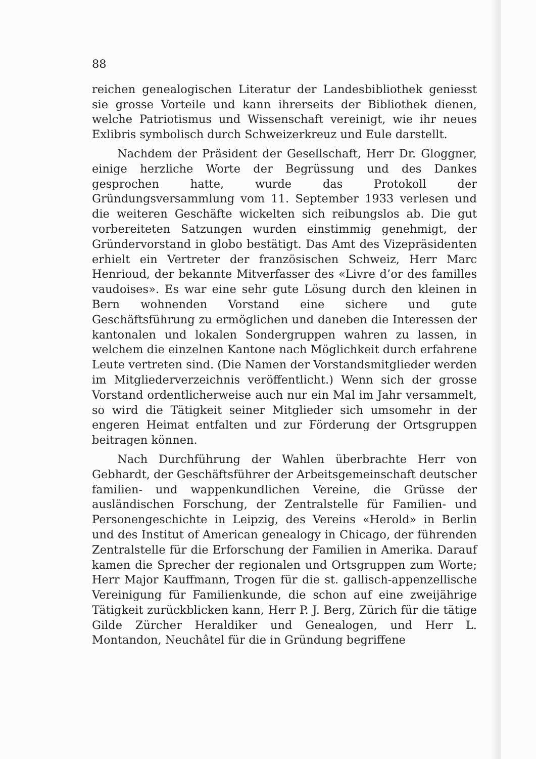88
reichen genealogischen Literatur der Landesbibliothek geniesst sie grosse Vorteile und kann ihrerseits der Bibliothek dienen, welche Patriotismus und Wissenschaft vereinigt, wie ihr neues Exlibris symbolisch durch Schweizerkreuz und Eule darstellt.
Nachdem der Präsident der Gesellschaft, Herr Dr. Gloggner, einige herzliche Worte der Begrüssung und des Dankes gesprochen hatte, wurde das Protokoll der Gründungsversammlung vom 11. September 1933 verlesen und die weiteren Geschäfte wickelten sich reibungslos ab. Die gut vorbereiteten Satzungen wurden einstimmig genehmigt, der Gründervorstand in globo bestätigt. Das Amt des Vizepräsidenten erhielt ein Vertreter der französischen Schweiz, Herr Marc Henrioud, der bekannte Mitverfasser des «Livre d’or des familles vaudoises». Es war eine sehr gute Lösung durch den kleinen in Bern wohnenden Vorstand eine sichere und gute Geschäftsführung zu ermöglichen und daneben die Interessen der kantonalen und lokalen Sondergruppen wahren zu lassen, in welchem die einzelnen Kantone nach Möglichkeit durch erfahrene Leute vertreten sind. (Die Namen der Vorstandsmitglieder werden im Mitgliederverzeichnis veröffentlicht.) Wenn sich der grosse Vorstand ordentlicherweise auch nur ein Mal im Jahr versammelt, so wird die Tätigkeit seiner Mitglieder sich umsomehr in der engeren Heimat entfalten und zur Förderung der Ortsgruppen beitragen können.
Nach Durchführung der Wahlen überbrachte Herr von Gebhardt, der Geschäftsführer der Arbeitsgemeinschaft deutscher familien- und wappenkundlichen Vereine, die Grüsse der ausländischen Forschung, der Zentralstelle für Familien- und Personengeschichte in Leipzig, des Vereins «Herold» in Berlin und des Institut of American genealogy in Chicago, der führenden Zentralstelle für die Erforschung der Familien in Amerika. Darauf kamen die Sprecher der regionalen und Ortsgruppen zum Worte; Herr Major Kauffmann, Trogen für die st. gallisch-appenzellische Vereinigung für Familienkunde, die schon auf eine zweijährige Tätigkeit zurückblicken kann, Herr P. J. Berg, Zürich für die tätige Gilde Zürcher Heraldiker und Genealogen, und Herr L. Montandon, Neuchâtel für die in Gründung begriffene